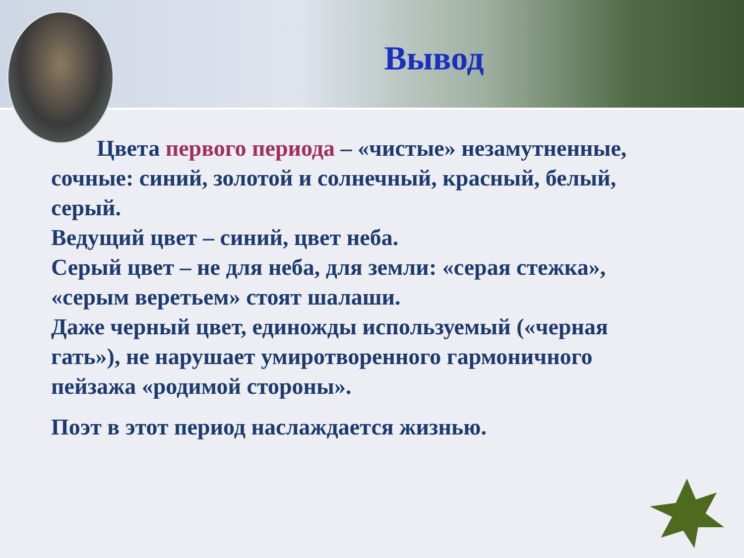Вывод
  Цвета первого периода – «чистые» незамутненные, сочные: синий, золотой и солнечный, красный, белый, серый.
Ведущий цвет – синий, цвет неба.
Серый цвет – не для неба, для земли: «серая стежка», «серым веретьем» стоят шалаши.
Даже черный цвет, единожды используемый («черная гать»), не нарушает умиротворенного гармоничного пейзажа «родимой стороны».
Поэт в этот период наслаждается жизнью.